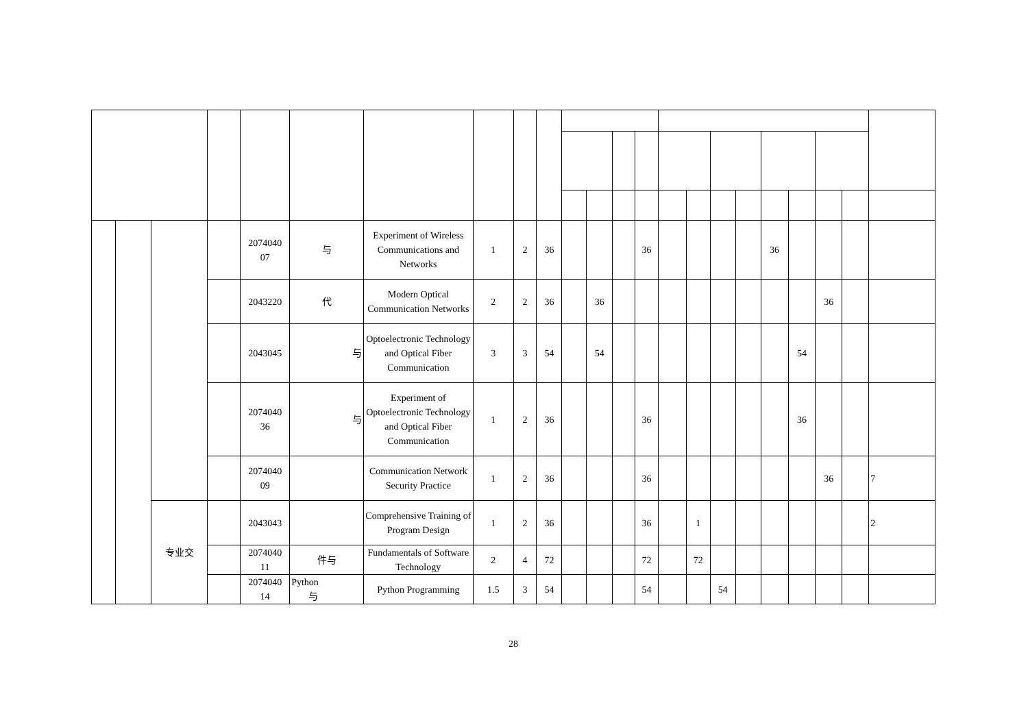| | | | | 2074040 07 | 与 | Experiment of Wireless Communications and Networks | 1 | 2 | 36 | | | | 36 | | | | | 36 | | | | |
| | | | | 2043220 | 代 | Modern Optical Communication Networks | 2 | 2 | 36 | | 36 | | | | | | | | | 36 | | |
| | | | | 2043045 | 与 | Optoelectronic Technology and Optical Fiber Communication | 3 | 3 | 54 | | 54 | | | | | | | | 54 | | | |
| | | | | 2074040 36 | 与 | Experiment of Optoelectronic Technology and Optical Fiber Communication | 1 | 2 | 36 | | | | 36 | | | | | | 36 | | | |
| | | | | 2074040 09 | | Communication Network Security Practice | 1 | 2 | 36 | | | | 36 | | | | | | | 36 | | 7 |
| | | 专业交 | | 2043043 | | Comprehensive Training of Program Design | 1 | 2 | 36 | | | | 36 | | 1 | | | | | | | 2 |
| | | | | 2074040 11 | 件与 | Fundamentals of Software Technology | 2 | 4 | 72 | | | | 72 | | 72 | | | | | | | |
| | | | | 2074040 14 | Python 与 | Python Programming | 1.5 | 3 | 54 | | | | 54 | | | 54 | | | | | | |
28